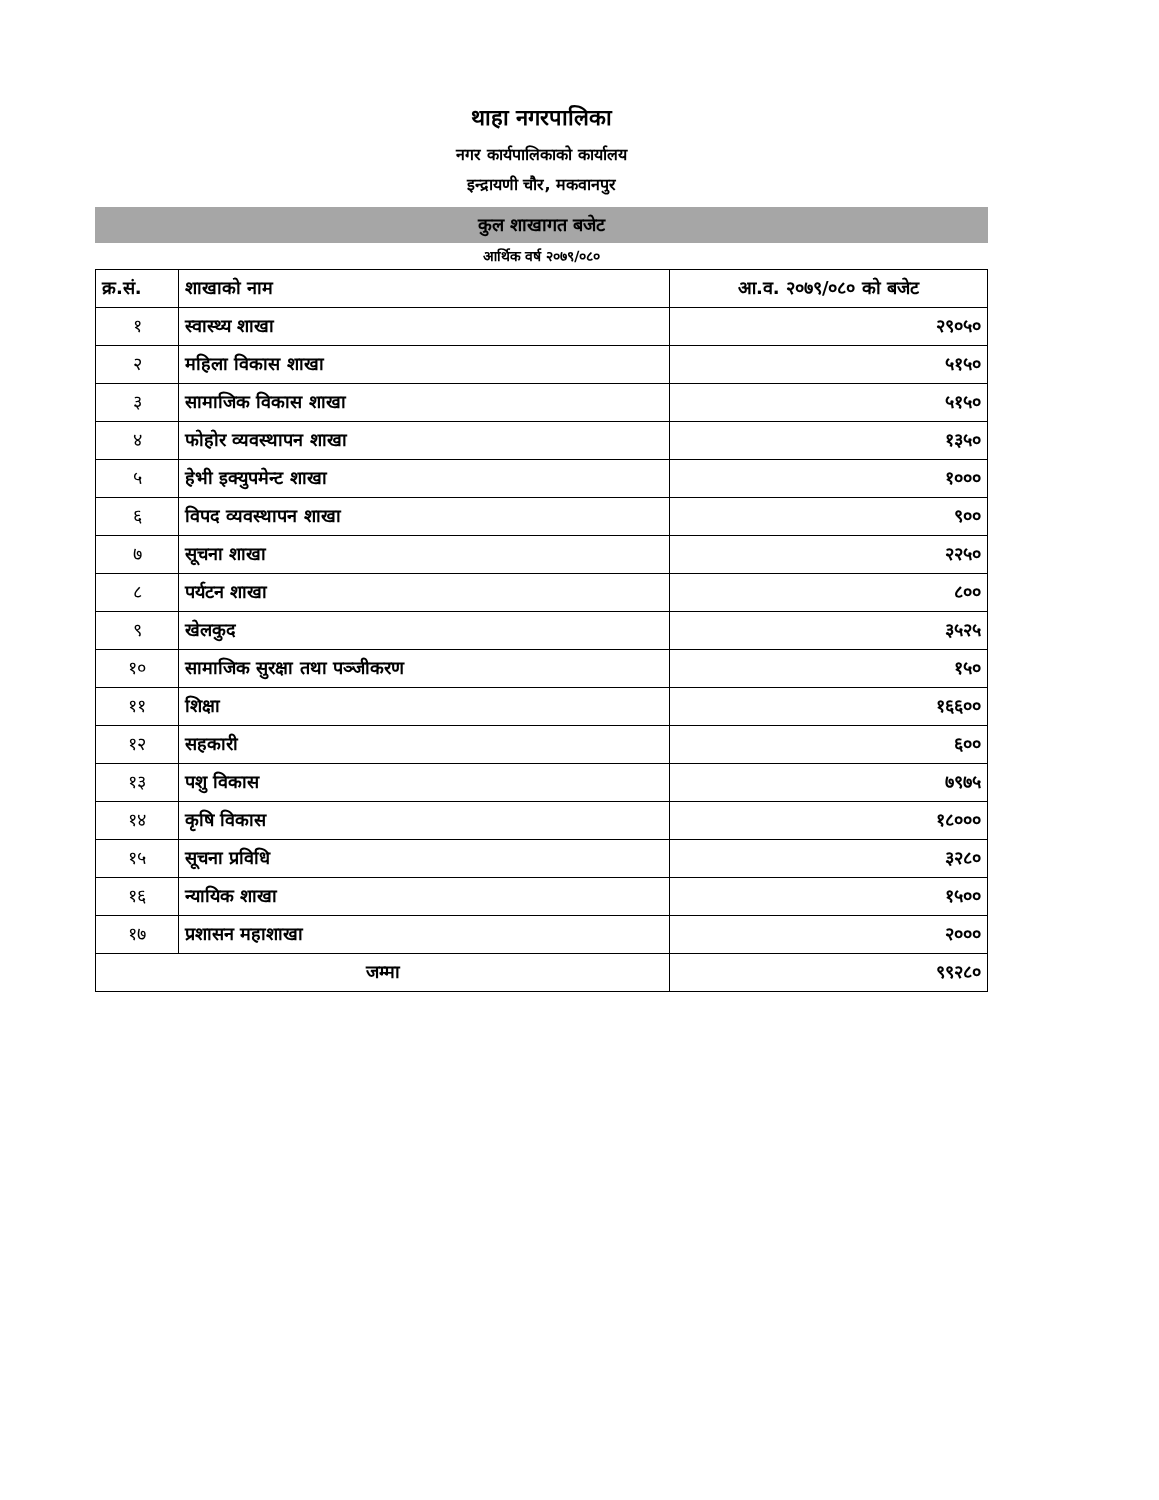थाहा नगरपालिका
नगर कार्यपालिकाको कार्यालय
इन्द्रायणी चौर, मकवानपुर
कुल शाखागत बजेट
आर्थिक वर्ष २०७९/०८०
| क्र.सं. | शाखाको नाम | आ.व. २०७९/०८० को बजेट |
| --- | --- | --- |
| १ | स्वास्थ्य शाखा | २९०५० |
| २ | महिला विकास शाखा | ५१५० |
| ३ | सामाजिक विकास शाखा | ५१५० |
| ४ | फोहोर व्यवस्थापन शाखा | १३५० |
| ५ | हेभी इक्युपमेन्ट शाखा | १००० |
| ६ | विपद व्यवस्थापन शाखा | ९०० |
| ७ | सूचना शाखा | २२५० |
| ८ | पर्यटन शाखा | ८०० |
| ९ | खेलकुद | ३५२५ |
| १० | सामाजिक सुरक्षा तथा पञ्जीकरण | १५० |
| ११ | शिक्षा | १६६०० |
| १२ | सहकारी | ६०० |
| १३ | पशु विकास | ७९७५ |
| १४ | कृषि विकास | १८००० |
| १५ | सूचना प्रविधि | ३२८० |
| १६ | न्यायिक शाखा | १५०० |
| १७ | प्रशासन महाशाखा | २००० |
| जम्मा | | ९९२८० |